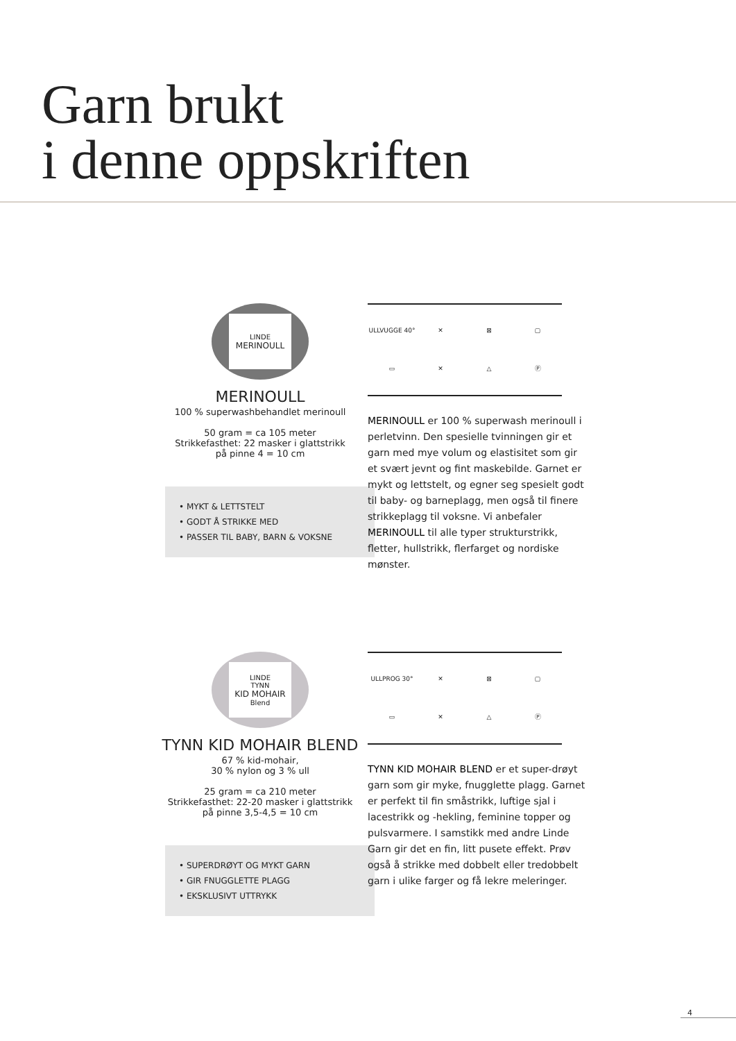Garn brukt
i denne oppskriften
LINDE
MERINOULL
MERINOULL
100 % superwashbehandlet merinoull
50 gram = ca 105 meter
Strikkefasthet: 22 masker i glattstrikk
på pinne 4 = 10 cm
• MYKT & LETTSTELT
• GODT Å STRIKKE MED
• PASSER TIL BABY, BARN & VOKSNE
ULLVUGGE 40° ✕ ⊠ ▢ ▭ ✕ △ Ⓟ
MERINOULL er 100 % superwash merinoull i perletvinn. Den spesielle tvinningen gir et garn med mye volum og elastisitet som gir et svært jevnt og fint maskebilde. Garnet er mykt og lettstelt, og egner seg spesielt godt til baby- og barneplagg, men også til finere strikkeplagg til voksne. Vi anbefaler MERINOULL til alle typer strukturstrikk, fletter, hullstrikk, flerfarget og nordiske mønster.
LINDE
TYNN
KID MOHAIR
Blend
TYNN KID MOHAIR BLEND
67 % kid-mohair,
30 % nylon og 3 % ull
25 gram = ca 210 meter
Strikkefasthet: 22-20 masker i glattstrikk
på pinne 3,5-4,5 = 10 cm
• SUPERDRØYT OG MYKT GARN
• GIR FNUGGLETTE PLAGG
• EKSKLUSIVT UTTRYKK
ULLPROG 30° ✕ ⊠ ▢ ▭ ✕ △ Ⓟ
TYNN KID MOHAIR BLEND er et super-drøyt garn som gir myke, fnugglette plagg. Garnet er perfekt til fin småstrikk, luftige sjal i lacestrikk og -hekling, feminine topper og pulsvarmere. I samstikk med andre Linde Garn gir det en fin, litt pusete effekt. Prøv også å strikke med dobbelt eller tredobbelt garn i ulike farger og få lekre meleringer.
4